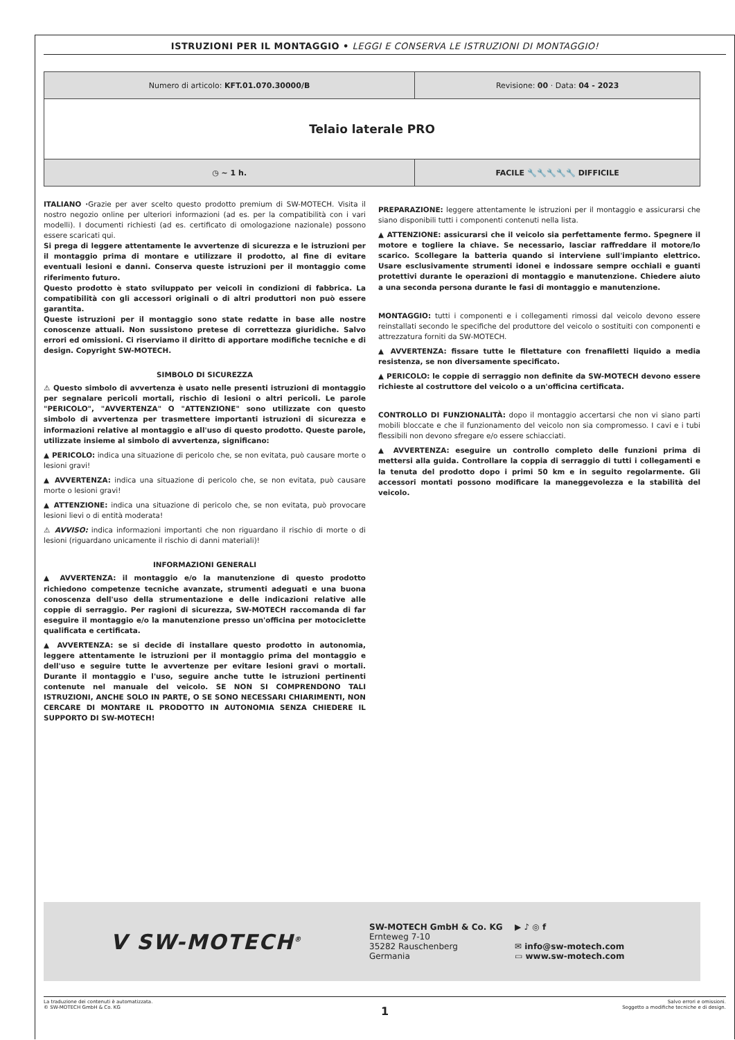ISTRUZIONI PER IL MONTAGGIO • LEGGI E CONSERVA LE ISTRUZIONI DI MONTAGGIO!
| Numero di articolo: KFT.01.070.30000/B | Revisione: 00 · Data: 04 - 2023 |
| Telaio laterale PRO | |
| ◷ ~ 1 h. | FACILE 🔧🔧 🔧🔧🔧 DIFFICILE |
ITALIANO ·Grazie per aver scelto questo prodotto premium di SW-MOTECH. Visita il nostro negozio online per ulteriori informazioni (ad es. per la compatibilità con i vari modelli). I documenti richiesti (ad es. certificato di omologazione nazionale) possono essere scaricati qui.
Si prega di leggere attentamente le avvertenze di sicurezza e le istruzioni per il montaggio prima di montare e utilizzare il prodotto, al fine di evitare eventuali lesioni e danni. Conserva queste istruzioni per il montaggio come riferimento futuro.
Questo prodotto è stato sviluppato per veicoli in condizioni di fabbrica. La compatibilità con gli accessori originali o di altri produttori non può essere garantita.
Queste istruzioni per il montaggio sono state redatte in base alle nostre conoscenze attuali. Non sussistono pretese di correttezza giuridiche. Salvo errori ed omissioni. Ci riserviamo il diritto di apportare modifiche tecniche e di design. Copyright SW-MOTECH.
SIMBOLO DI SICUREZZA
⚠ Questo simbolo di avvertenza è usato nelle presenti istruzioni di montaggio per segnalare pericoli mortali, rischio di lesioni o altri pericoli. Le parole "PERICOLO", "AVVERTENZA" O "ATTENZIONE" sono utilizzate con questo simbolo di avvertenza per trasmettere importanti istruzioni di sicurezza e informazioni relative al montaggio e all'uso di questo prodotto. Queste parole, utilizzate insieme al simbolo di avvertenza, significano:
▲ PERICOLO: indica una situazione di pericolo che, se non evitata, può causare morte o lesioni gravi!
▲ AVVERTENZA: indica una situazione di pericolo che, se non evitata, può causare morte o lesioni gravi!
▲ ATTENZIONE: indica una situazione di pericolo che, se non evitata, può provocare lesioni lievi o di entità moderata!
⚠ AVVISO: indica informazioni importanti che non riguardano il rischio di morte o di lesioni (riguardano unicamente il rischio di danni materiali)!
INFORMAZIONI GENERALI
▲ AVVERTENZA: il montaggio e/o la manutenzione di questo prodotto richiedono competenze tecniche avanzate, strumenti adeguati e una buona conoscenza dell'uso della strumentazione e delle indicazioni relative alle coppie di serraggio. Per ragioni di sicurezza, SW-MOTECH raccomanda di far eseguire il montaggio e/o la manutenzione presso un'officina per motociclette qualificata e certificata.
▲ AVVERTENZA: se si decide di installare questo prodotto in autonomia, leggere attentamente le istruzioni per il montaggio prima del montaggio e dell'uso e seguire tutte le avvertenze per evitare lesioni gravi o mortali. Durante il montaggio e l'uso, seguire anche tutte le istruzioni pertinenti contenute nel manuale del veicolo. SE NON SI COMPRENDONO TALI ISTRUZIONI, ANCHE SOLO IN PARTE, O SE SONO NECESSARI CHIARIMENTI, NON CERCARE DI MONTARE IL PRODOTTO IN AUTONOMIA SENZA CHIEDERE IL SUPPORTO DI SW-MOTECH!
PREPARAZIONE: leggere attentamente le istruzioni per il montaggio e assicurarsi che siano disponibili tutti i componenti contenuti nella lista.
▲ ATTENZIONE: assicurarsi che il veicolo sia perfettamente fermo. Spegnere il motore e togliere la chiave. Se necessario, lasciar raffreddare il motore/lo scarico. Scollegare la batteria quando si interviene sull'impianto elettrico. Usare esclusivamente strumenti idonei e indossare sempre occhiali e guanti protettivi durante le operazioni di montaggio e manutenzione. Chiedere aiuto a una seconda persona durante le fasi di montaggio e manutenzione.
MONTAGGIO: tutti i componenti e i collegamenti rimossi dal veicolo devono essere reinstallati secondo le specifiche del produttore del veicolo o sostituiti con componenti e attrezzatura forniti da SW-MOTECH.
▲ AVVERTENZA: fissare tutte le filettature con frenafiletti liquido a media resistenza, se non diversamente specificato.
▲ PERICOLO: le coppie di serraggio non definite da SW-MOTECH devono essere richieste al costruttore del veicolo o a un'officina certificata.
CONTROLLO DI FUNZIONALITÀ: dopo il montaggio accertarsi che non vi siano parti mobili bloccate e che il funzionamento del veicolo non sia compromesso. I cavi e i tubi flessibili non devono sfregare e/o essere schiacciati.
▲ AVVERTENZA: eseguire un controllo completo delle funzioni prima di mettersi alla guida. Controllare la coppia di serraggio di tutti i collegamenti e la tenuta del prodotto dopo i primi 50 km e in seguito regolarmente. Gli accessori montati possono modificare la maneggevolezza e la stabilità del veicolo.
Ⅴ SW-MOTECH<sup>®</sup>
SW-MOTECH GmbH & Co. KG
Ernteweg 7-10
35282 Rauschenberg
Germania
▶ ♪ ◎ f
✉ info@sw-motech.com
▭ www.sw-motech.com
La traduzione dei contenuti è automatizzata.
© SW-MOTECH GmbH & Co. KG
Salvo errori e omissioni.
Soggetto a modifiche tecniche e di design.
1